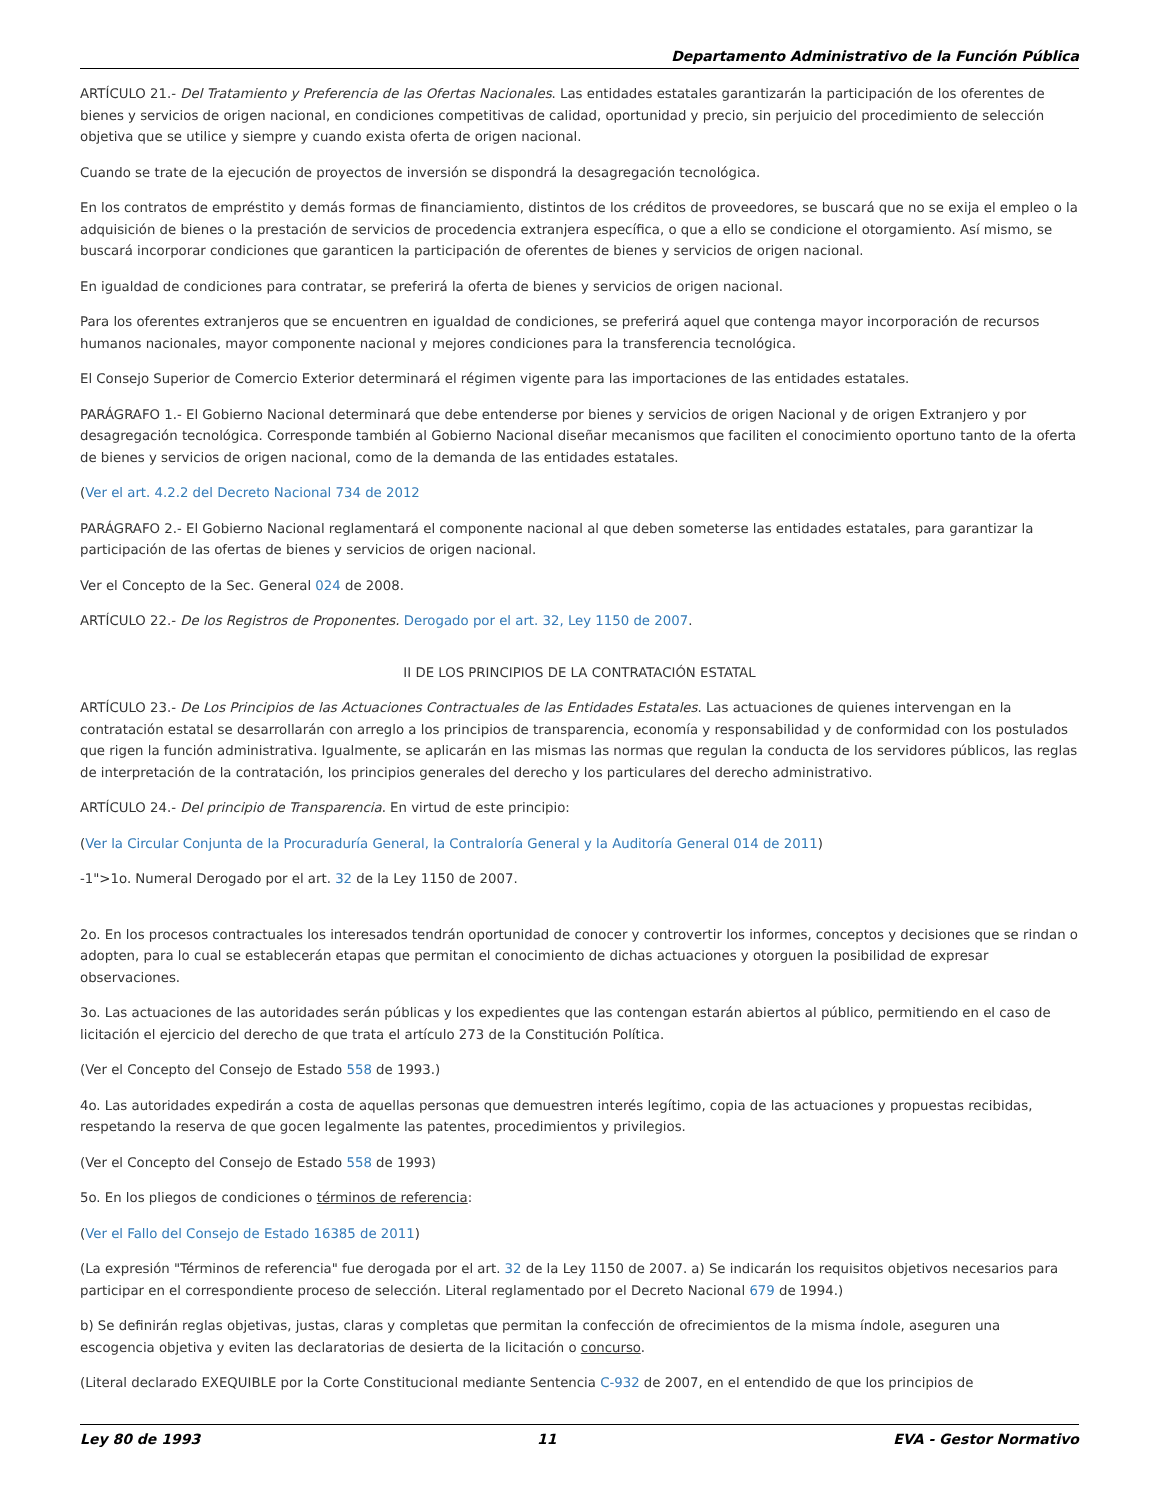Departamento Administrativo de la Función Pública
ARTÍCULO 21.- Del Tratamiento y Preferencia de las Ofertas Nacionales. Las entidades estatales garantizarán la participación de los oferentes de bienes y servicios de origen nacional, en condiciones competitivas de calidad, oportunidad y precio, sin perjuicio del procedimiento de selección objetiva que se utilice y siempre y cuando exista oferta de origen nacional.
Cuando se trate de la ejecución de proyectos de inversión se dispondrá la desagregación tecnológica.
En los contratos de empréstito y demás formas de financiamiento, distintos de los créditos de proveedores, se buscará que no se exija el empleo o la adquisición de bienes o la prestación de servicios de procedencia extranjera específica, o que a ello se condicione el otorgamiento. Así mismo, se buscará incorporar condiciones que garanticen la participación de oferentes de bienes y servicios de origen nacional.
En igualdad de condiciones para contratar, se preferirá la oferta de bienes y servicios de origen nacional.
Para los oferentes extranjeros que se encuentren en igualdad de condiciones, se preferirá aquel que contenga mayor incorporación de recursos humanos nacionales, mayor componente nacional y mejores condiciones para la transferencia tecnológica.
El Consejo Superior de Comercio Exterior determinará el régimen vigente para las importaciones de las entidades estatales.
PARÁGRAFO 1.- El Gobierno Nacional determinará que debe entenderse por bienes y servicios de origen Nacional y de origen Extranjero y por desagregación tecnológica. Corresponde también al Gobierno Nacional diseñar mecanismos que faciliten el conocimiento oportuno tanto de la oferta de bienes y servicios de origen nacional, como de la demanda de las entidades estatales.
(Ver el art. 4.2.2 del Decreto Nacional 734 de 2012
PARÁGRAFO 2.- El Gobierno Nacional reglamentará el componente nacional al que deben someterse las entidades estatales, para garantizar la participación de las ofertas de bienes y servicios de origen nacional.
Ver el Concepto de la Sec. General 024 de 2008.
ARTÍCULO 22.- De los Registros de Proponentes. Derogado por el art. 32, Ley 1150 de 2007.
II DE LOS PRINCIPIOS DE LA CONTRATACIÓN ESTATAL
ARTÍCULO 23.- De Los Principios de las Actuaciones Contractuales de las Entidades Estatales. Las actuaciones de quienes intervengan en la contratación estatal se desarrollarán con arreglo a los principios de transparencia, economía y responsabilidad y de conformidad con los postulados que rigen la función administrativa. Igualmente, se aplicarán en las mismas las normas que regulan la conducta de los servidores públicos, las reglas de interpretación de la contratación, los principios generales del derecho y los particulares del derecho administrativo.
ARTÍCULO 24.- Del principio de Transparencia. En virtud de este principio:
(Ver la Circular Conjunta de la Procuraduría General, la Contraloría General y la Auditoría General 014 de 2011)
-1">1o. Numeral Derogado por el art. 32 de la Ley 1150 de 2007.
2o. En los procesos contractuales los interesados tendrán oportunidad de conocer y controvertir los informes, conceptos y decisiones que se rindan o adopten, para lo cual se establecerán etapas que permitan el conocimiento de dichas actuaciones y otorguen la posibilidad de expresar observaciones.
3o. Las actuaciones de las autoridades serán públicas y los expedientes que las contengan estarán abiertos al público, permitiendo en el caso de licitación el ejercicio del derecho de que trata el artículo 273 de la Constitución Política.
(Ver el Concepto del Consejo de Estado 558 de 1993.)
4o. Las autoridades expedirán a costa de aquellas personas que demuestren interés legítimo, copia de las actuaciones y propuestas recibidas, respetando la reserva de que gocen legalmente las patentes, procedimientos y privilegios.
(Ver el Concepto del Consejo de Estado 558 de 1993)
5o. En los pliegos de condiciones o términos de referencia:
(Ver el Fallo del Consejo de Estado 16385 de 2011)
(La expresión "Términos de referencia" fue derogada por el art. 32 de la Ley 1150 de 2007. a) Se indicarán los requisitos objetivos necesarios para participar en el correspondiente proceso de selección. Literal reglamentado por el Decreto Nacional 679 de 1994.)
b) Se definirán reglas objetivas, justas, claras y completas que permitan la confección de ofrecimientos de la misma índole, aseguren una escogencia objetiva y eviten las declaratorias de desierta de la licitación o concurso.
(Literal declarado EXEQUIBLE por la Corte Constitucional mediante Sentencia C-932 de 2007, en el entendido de que los principios de
Ley 80 de 1993 11 EVA - Gestor Normativo